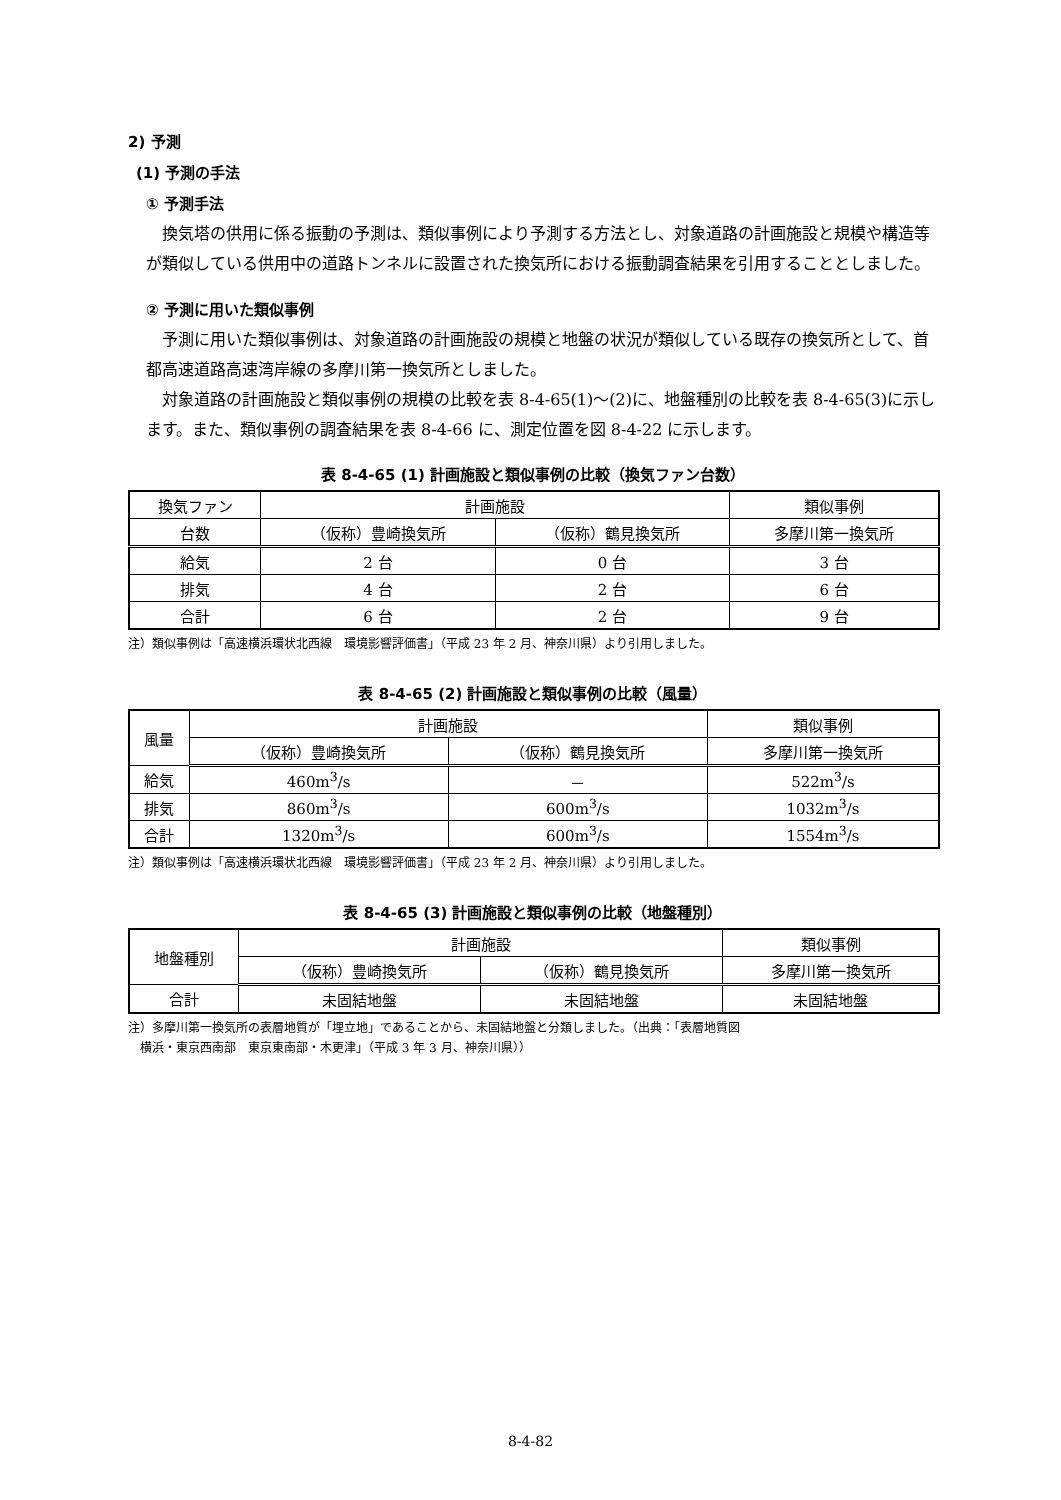2) 予測
(1) 予測の手法
① 予測手法
換気塔の供用に係る振動の予測は、類似事例により予測する方法とし、対象道路の計画施設と規模や構造等が類似している供用中の道路トンネルに設置された換気所における振動調査結果を引用することとしました。
② 予測に用いた類似事例
予測に用いた類似事例は、対象道路の計画施設の規模と地盤の状況が類似している既存の換気所として、首都高速道路高速湾岸線の多摩川第一換気所としました。
対象道路の計画施設と類似事例の規模の比較を表 8-4-65(1)～(2)に、地盤種別の比較を表 8-4-65(3)に示します。また、類似事例の調査結果を表 8-4-66 に、測定位置を図 8-4-22 に示します。
表 8-4-65 (1) 計画施設と類似事例の比較（換気ファン台数）
| 換気ファン | 計画施設 | | 類似事例 |
| --- | --- | --- | --- |
| 台数 | （仮称）豊崎換気所 | （仮称）鶴見換気所 | 多摩川第一換気所 |
| 給気 | 2 台 | 0 台 | 3 台 |
| 排気 | 4 台 | 2 台 | 6 台 |
| 合計 | 6 台 | 2 台 | 9 台 |
注）類似事例は「高速横浜環状北西線　環境影響評価書」（平成 23 年 2 月、神奈川県）より引用しました。
表 8-4-65 (2) 計画施設と類似事例の比較（風量）
| 風量 | 計画施設 | | 類似事例 |
| --- | --- | --- | --- |
| | （仮称）豊崎換気所 | （仮称）鶴見換気所 | 多摩川第一換気所 |
| 給気 | 460m<sup>3</sup>/s | － | 522m<sup>3</sup>/s |
| 排気 | 860m<sup>3</sup>/s | 600m<sup>3</sup>/s | 1032m<sup>3</sup>/s |
| 合計 | 1320m<sup>3</sup>/s | 600m<sup>3</sup>/s | 1554m<sup>3</sup>/s |
注）類似事例は「高速横浜環状北西線　環境影響評価書」（平成 23 年 2 月、神奈川県）より引用しました。
表 8-4-65 (3) 計画施設と類似事例の比較（地盤種別）
| 地盤種別 | 計画施設 | | 類似事例 |
| --- | --- | --- | --- |
| | （仮称）豊崎換気所 | （仮称）鶴見換気所 | 多摩川第一換気所 |
| 合計 | 未固結地盤 | 未固結地盤 | 未固結地盤 |
注）多摩川第一換気所の表層地質が「埋立地」であることから、未固結地盤と分類しました。（出典：「表層地質図
　横浜・東京西南部　東京東南部・木更津」（平成 3 年 3 月、神奈川県））
8-4-82